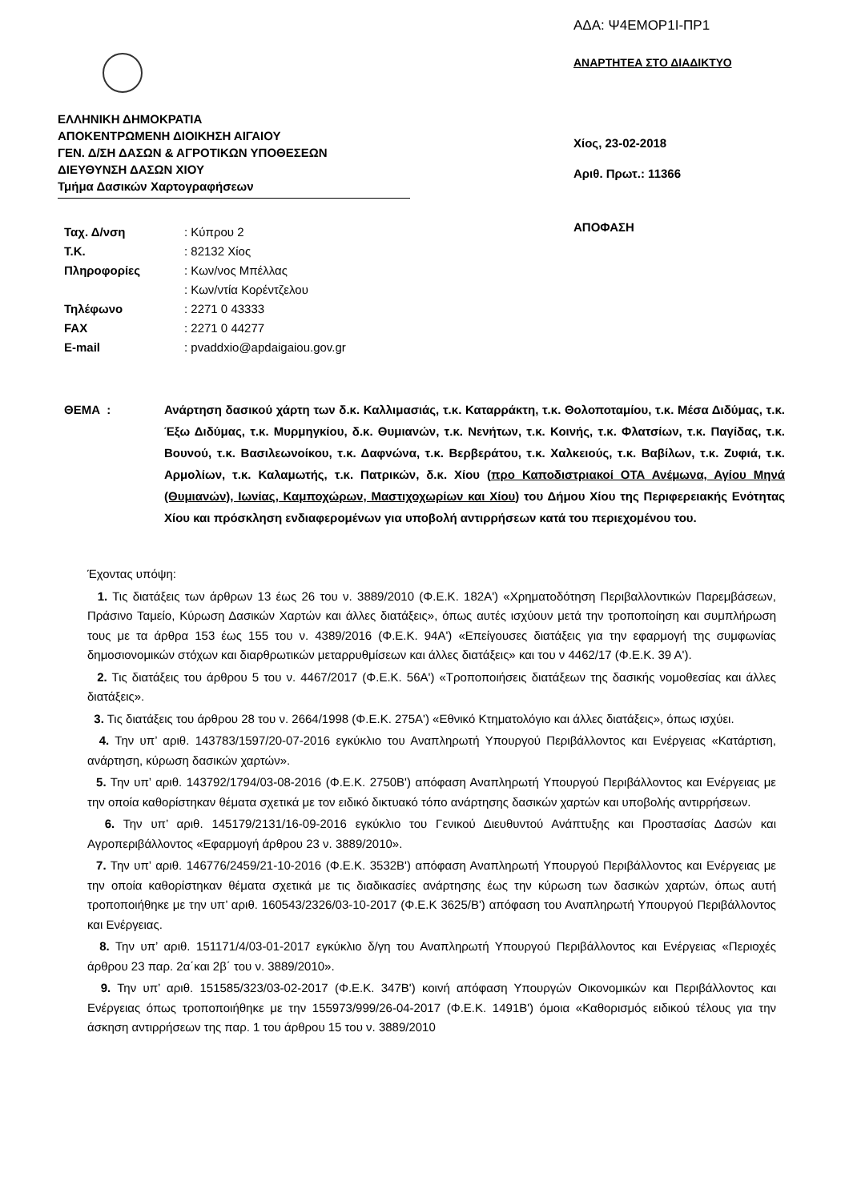ΑΔΑ: Ψ4ΕΜΟΡ1Ι-ΠΡ1
ΑΝΑΡΤΗΤΕΑ ΣΤΟ ΔΙΑΔΙΚΤΥΟ
ΕΛΛΗΝΙΚΗ ΔΗΜΟΚΡΑΤΙΑ
ΑΠΟΚΕΝΤΡΩΜΕΝΗ ΔΙΟΙΚΗΣΗ ΑΙΓΑΙΟΥ
ΓΕΝ. Δ/ΣΗ ΔΑΣΩΝ & ΑΓΡΟΤΙΚΩΝ ΥΠΟΘΕΣΕΩΝ
ΔΙΕΥΘΥΝΣΗ ΔΑΣΩΝ ΧΙΟΥ
Τμήμα Δασικών Χαρτογραφήσεων
Χίος, 23-02-2018
Αριθ. Πρωτ.: 11366
ΑΠΟΦΑΣΗ
| Ταχ. Δ/νση | : Κύπρου 2 |
| Τ.Κ. | : 82132 Χίος |
| Πληροφορίες | : Κων/νος Μπέλλας |
| | : Κων/ντία Κορέντζελου |
| Τηλέφωνο | : 2271 0 43333 |
| FAX | : 2271 0 44277 |
| E-mail | : pvaddxio@apdaigaiou.gov.gr |
ΘΕΜΑ : Ανάρτηση δασικού χάρτη των δ.κ. Καλλιμασιάς, τ.κ. Καταρράκτη, τ.κ. Θολοποταμίου, τ.κ. Μέσα Διδύμας, τ.κ. Έξω Διδύμας, τ.κ. Μυρμηγκίου, δ.κ. Θυμιανών, τ.κ. Νενήτων, τ.κ. Κοινής, τ.κ. Φλατσίων, τ.κ. Παγίδας, τ.κ. Βουνού, τ.κ. Βασιλεωνοίκου, τ.κ. Δαφνώνα, τ.κ. Βερβεράτου, τ.κ. Χαλκειούς, τ.κ. Βαβίλων, τ.κ. Ζυφιά, τ.κ. Αρμολίων, τ.κ. Καλαμωτής, τ.κ. Πατρικών, δ.κ. Χίου (προ Καποδιστριακοί ΟΤΑ Ανέμωνα, Αγίου Μηνά (Θυμιανών), Ιωνίας, Καμποχώρων, Μαστιχοχωρίων και Χίου) του Δήμου Χίου της Περιφερειακής Ενότητας Χίου και πρόσκληση ενδιαφερομένων για υποβολή αντιρρήσεων κατά του περιεχομένου του.
Έχοντας υπόψη:
1. Τις διατάξεις των άρθρων 13 έως 26 του ν. 3889/2010 (Φ.Ε.Κ. 182Α') «Χρηματοδότηση Περιβαλλοντικών Παρεμβάσεων, Πράσινο Ταμείο, Κύρωση Δασικών Χαρτών και άλλες διατάξεις», όπως αυτές ισχύουν μετά την τροποποίηση και συμπλήρωση τους με τα άρθρα 153 έως 155 του ν. 4389/2016 (Φ.Ε.Κ. 94Α') «Επείγουσες διατάξεις για την εφαρμογή της συμφωνίας δημοσιονομικών στόχων και διαρθρωτικών μεταρρυθμίσεων και άλλες διατάξεις» και του ν 4462/17 (Φ.Ε.Κ. 39 Α').
2. Τις διατάξεις του άρθρου 5 του ν. 4467/2017 (Φ.Ε.Κ. 56Α') «Τροποποιήσεις διατάξεων της δασικής νομοθεσίας και άλλες διατάξεις».
3. Τις διατάξεις του άρθρου 28 του ν. 2664/1998 (Φ.Ε.Κ. 275Α') «Εθνικό Κτηματολόγιο και άλλες διατάξεις», όπως ισχύει.
4. Την υπ’ αριθ. 143783/1597/20-07-2016 εγκύκλιο του Αναπληρωτή Υπουργού Περιβάλλοντος και Ενέργειας «Κατάρτιση, ανάρτηση, κύρωση δασικών χαρτών».
5. Την υπ’ αριθ. 143792/1794/03-08-2016 (Φ.Ε.Κ. 2750Β') απόφαση Αναπληρωτή Υπουργού Περιβάλλοντος και Ενέργειας με την οποία καθορίστηκαν θέματα σχετικά με τον ειδικό δικτυακό τόπο ανάρτησης δασικών χαρτών και υποβολής αντιρρήσεων.
6. Την υπ’ αριθ. 145179/2131/16-09-2016 εγκύκλιο του Γενικού Διευθυντού Ανάπτυξης και Προστασίας Δασών και Αγροπεριβάλλοντος «Εφαρμογή άρθρου 23 ν. 3889/2010».
7. Την υπ’ αριθ. 146776/2459/21-10-2016 (Φ.Ε.Κ. 3532Β') απόφαση Αναπληρωτή Υπουργού Περιβάλλοντος και Ενέργειας με την οποία καθορίστηκαν θέματα σχετικά με τις διαδικασίες ανάρτησης έως την κύρωση των δασικών χαρτών, όπως αυτή τροποποιήθηκε με την υπ’ αριθ. 160543/2326/03-10-2017 (Φ.Ε.Κ 3625/Β') απόφαση του Αναπληρωτή Υπουργού Περιβάλλοντος και Ενέργειας.
8. Την υπ’ αριθ. 151171/4/03-01-2017 εγκύκλιο δ/γη του Αναπληρωτή Υπουργού Περιβάλλοντος και Ενέργειας «Περιοχές άρθρου 23 παρ. 2α΄και 2β΄ του ν. 3889/2010».
9. Την υπ’ αριθ. 151585/323/03-02-2017 (Φ.Ε.Κ. 347Β') κοινή απόφαση Υπουργών Οικονομικών και Περιβάλλοντος και Ενέργειας όπως τροποποιήθηκε με την 155973/999/26-04-2017 (Φ.Ε.Κ. 1491Β') όμοια «Καθορισμός ειδικού τέλους για την άσκηση αντιρρήσεων της παρ. 1 του άρθρου 15 του ν. 3889/2010